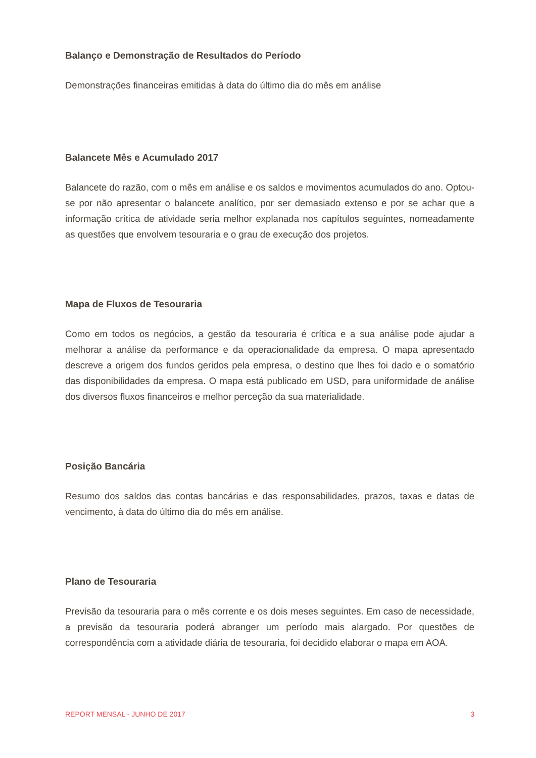Balanço e Demonstração de Resultados do Período
Demonstrações financeiras emitidas à data do último dia do mês em análise
Balancete Mês e Acumulado 2017
Balancete do razão, com o mês em análise e os saldos e movimentos acumulados do ano. Optou-se por não apresentar o balancete analítico, por ser demasiado extenso e por se achar que a informação crítica de atividade seria melhor explanada nos capítulos seguintes, nomeadamente as questões que envolvem tesouraria e o grau de execução dos projetos.
Mapa de Fluxos de Tesouraria
Como em todos os negócios, a gestão da tesouraria é crítica e a sua análise pode ajudar a melhorar a análise da performance e da operacionalidade da empresa. O mapa apresentado descreve a origem dos fundos geridos pela empresa, o destino que lhes foi dado e o somatório das disponibilidades da empresa. O mapa está publicado em USD, para uniformidade de análise dos diversos fluxos financeiros e melhor perceção da sua materialidade.
Posição Bancária
Resumo dos saldos das contas bancárias e das responsabilidades, prazos, taxas e datas de vencimento, à data do último dia do mês em análise.
Plano de Tesouraria
Previsão da tesouraria para o mês corrente e os dois meses seguintes. Em caso de necessidade, a previsão da tesouraria poderá abranger um período mais alargado. Por questões de correspondência com a atividade diária de tesouraria, foi decidido elaborar o mapa em AOA.
REPORT MENSAL - JUNHO DE 2017 3